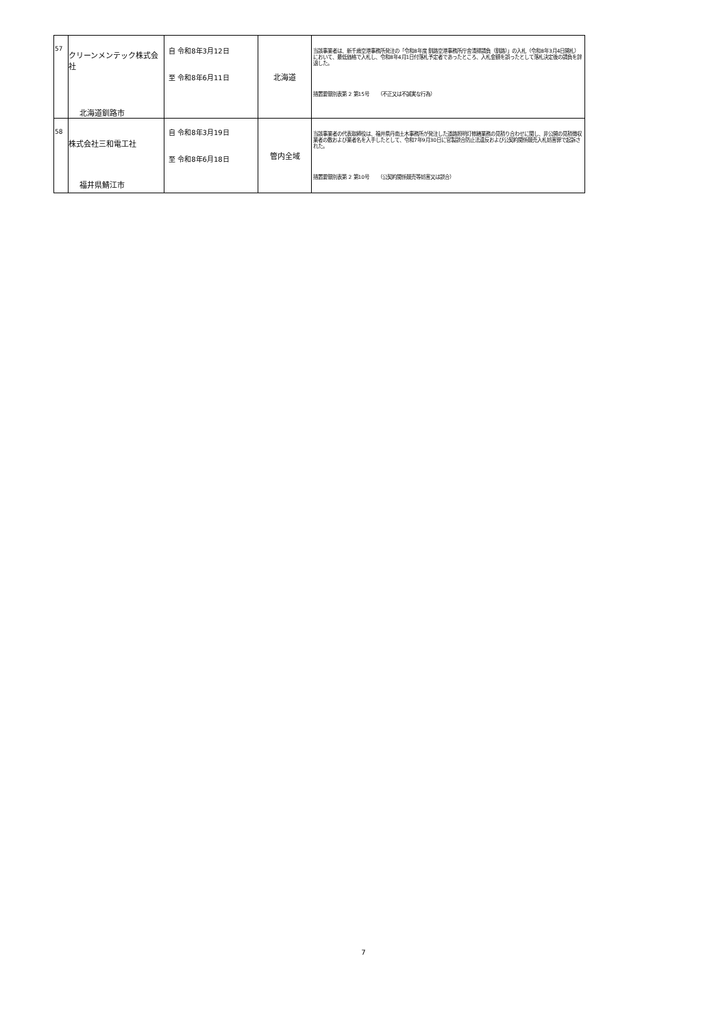| 57 | クリーンメンテック株式会社 北海道釧路市 | 自 令和8年3月12日 至 令和8年6月11日 | 北海道 | 当該事業者は、新千歳空港事務所発注の「令和8年度 釧路空港事務所庁舎清掃請負（釧路）」の入札（令和8年3月4日開札）において、最低価格で入札し、令和8年4月1日付落札予定者であったところ、入札金額を誤ったとして落札決定後の請負を辞退した。 措置要領別表第 2 第15号 （不正又は不誠実な行為） |
| 58 | 株式会社三和電工社 福井県鯖江市 | 自 令和8年3月19日 至 令和8年6月18日 | 管内全域 | 当該事業者の代表取締役は、福井県丹南土木事務所が発注した道路照明灯修繕業務の見積り合わせに関し、非公開の見積徴収業者の数および業者名を入手したとして、令和7年9月30日に官製談合防止法違反および公契約関係競売入札妨害罪で起訴された。 措置要領別表第 2 第10号 （公契約関係競売等妨害又は談合） |
7